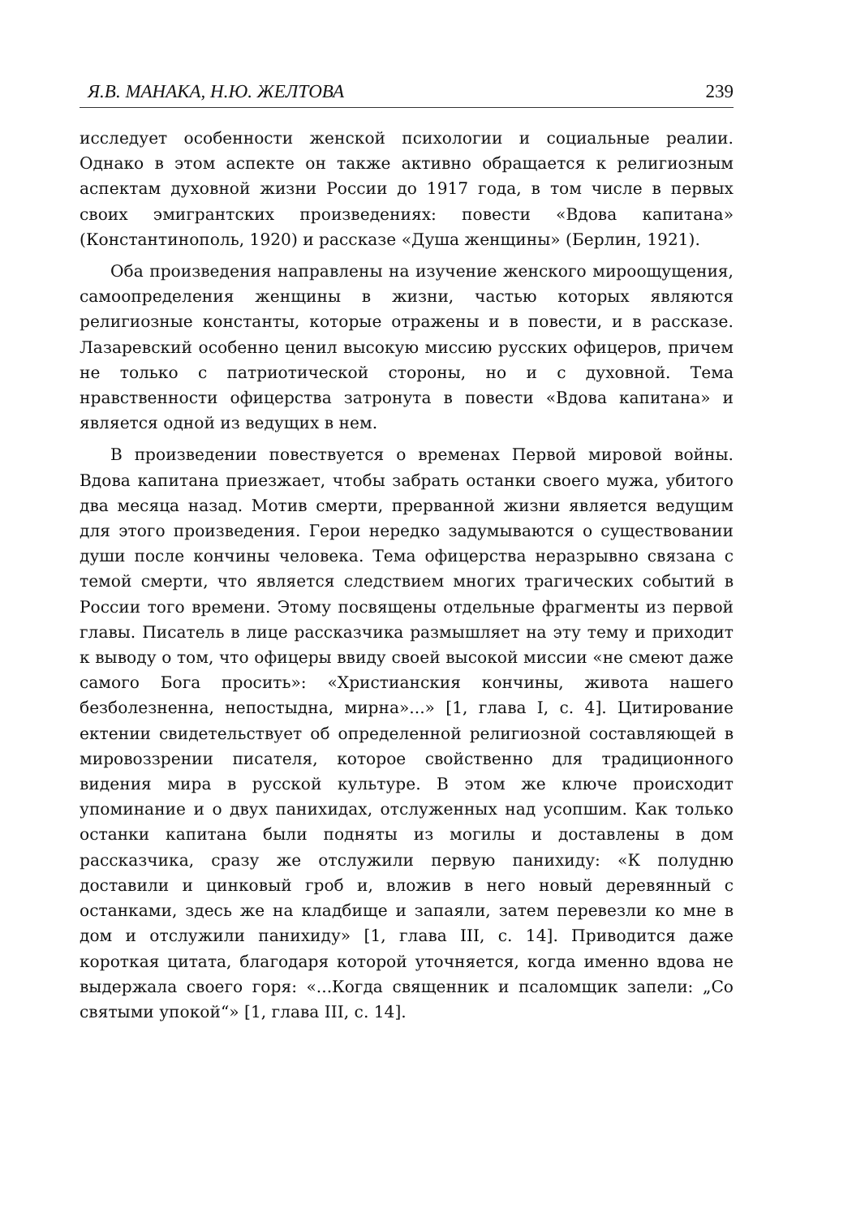Я.В. МАНАКА, Н.Ю. ЖЕЛТОВА 239
исследует особенности женской психологии и социальные реалии. Однако в этом аспекте он также активно обращается к религиозным аспектам духовной жизни России до 1917 года, в том числе в первых своих эмигрантских произведениях: повести «Вдова капитана» (Константинополь, 1920) и рассказе «Душа женщины» (Берлин, 1921).
Оба произведения направлены на изучение женского мироощущения, самоопределения женщины в жизни, частью которых являются религиозные константы, которые отражены и в повести, и в рассказе. Лазаревский особенно ценил высокую миссию русских офицеров, причем не только с патриотической стороны, но и с духовной. Тема нравственности офицерства затронута в повести «Вдова капитана» и является одной из ведущих в нем.
В произведении повествуется о временах Первой мировой войны. Вдова капитана приезжает, чтобы забрать останки своего мужа, убитого два месяца назад. Мотив смерти, прерванной жизни является ведущим для этого произведения. Герои нередко задумываются о существовании души после кончины человека. Тема офицерства неразрывно связана с темой смерти, что является следствием многих трагических событий в России того времени. Этому посвящены отдельные фрагменты из первой главы. Писатель в лице рассказчика размышляет на эту тему и приходит к выводу о том, что офицеры ввиду своей высокой миссии «не смеют даже самого Бога просить»: «Христианския кончины, живота нашего безболезненна, непостыдна, мирна»...» [1, глава I, с. 4]. Цитирование ектении свидетельствует об определенной религиозной составляющей в мировоззрении писателя, которое свойственно для традиционного видения мира в русской культуре. В этом же ключе происходит упоминание и о двух панихидах, отслуженных над усопшим. Как только останки капитана были подняты из могилы и доставлены в дом рассказчика, сразу же отслужили первую панихиду: «К полудню доставили и цинковый гроб и, вложив в него новый деревянный с останками, здесь же на кладбище и запаяли, затем перевезли ко мне в дом и отслужили панихиду» [1, глава III, с. 14]. Приводится даже короткая цитата, благодаря которой уточняется, когда именно вдова не выдержала своего горя: «...Когда священник и псаломщик запели: „Со святыми упокой“» [1, глава III, с. 14].